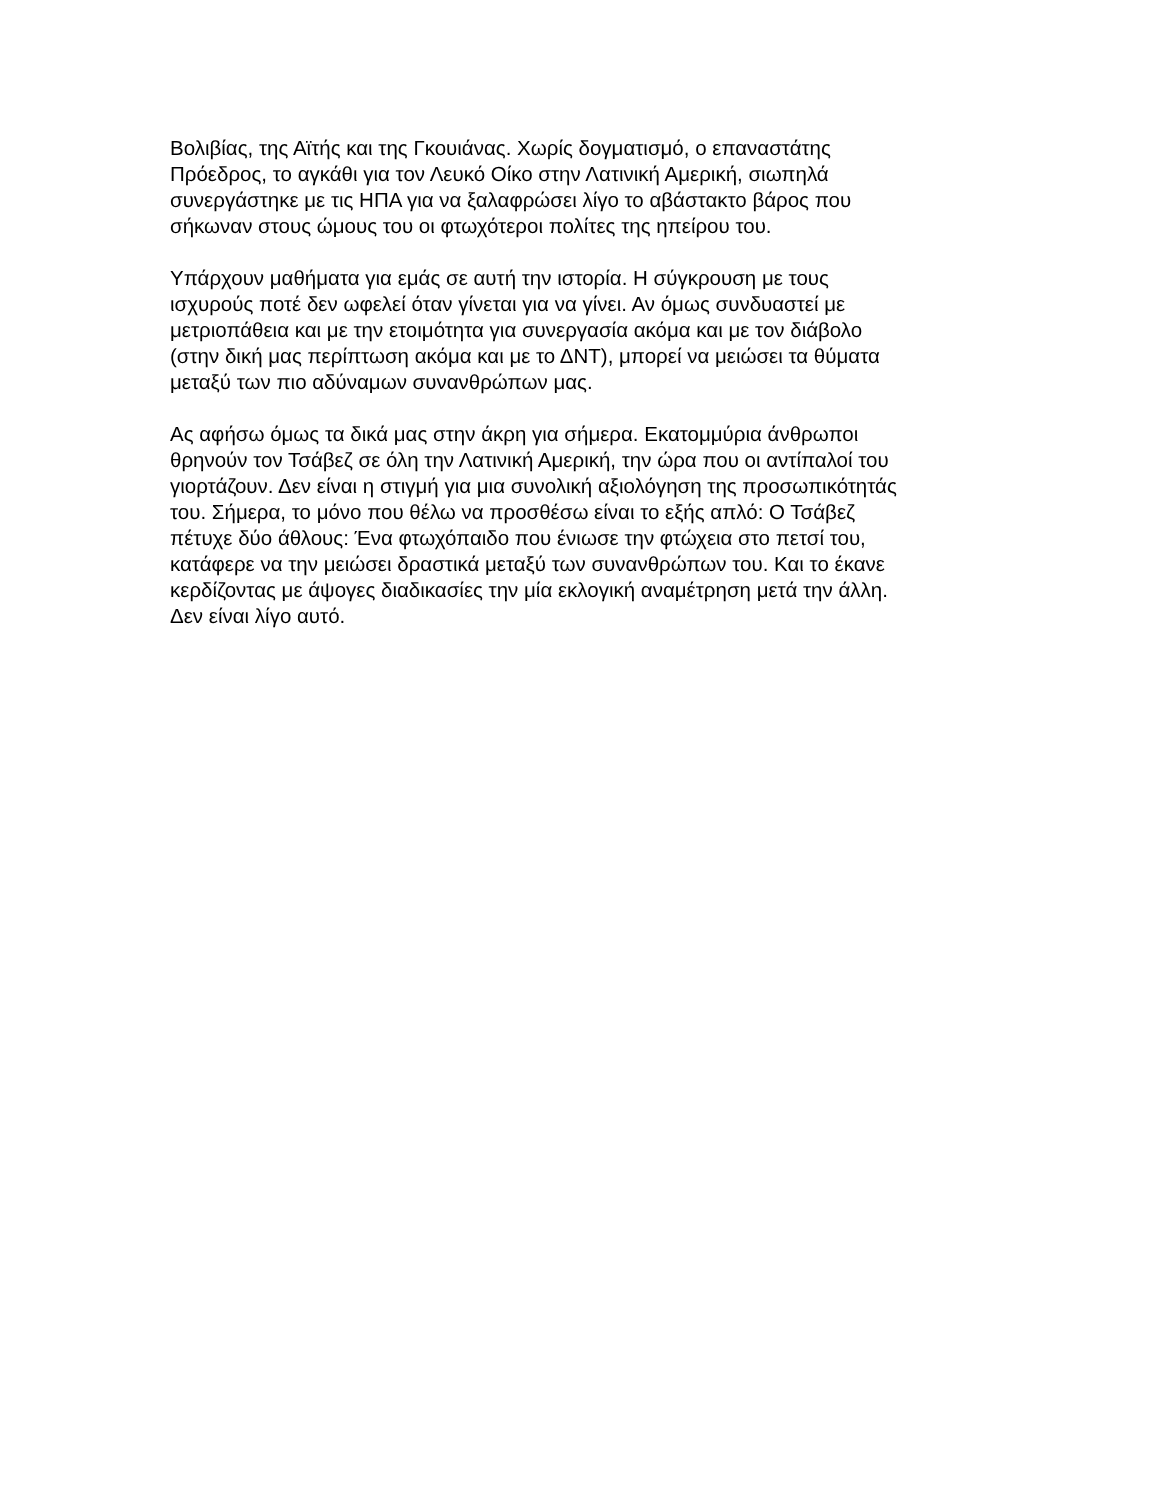Βολιβίας, της Αϊτής και της Γκουιάνας. Χωρίς δογματισμό, ο επαναστάτης
Πρόεδρος, το αγκάθι για τον Λευκό Οίκο στην Λατινική Αμερική, σιωπηλά
συνεργάστηκε με τις ΗΠΑ για να ξαλαφρώσει λίγο το αβάστακτο βάρος που
σήκωναν στους ώμους του οι φτωχότεροι πολίτες της ηπείρου του.
Υπάρχουν μαθήματα για εμάς σε αυτή την ιστορία. Η σύγκρουση με τους
ισχυρούς ποτέ δεν ωφελεί όταν γίνεται για να γίνει. Αν όμως συνδυαστεί με
μετριοπάθεια και με την ετοιμότητα για συνεργασία ακόμα και με τον διάβολο
(στην δική μας περίπτωση ακόμα και με το ΔΝΤ), μπορεί να μειώσει τα θύματα
μεταξύ των πιο αδύναμων συνανθρώπων μας.
Ας αφήσω όμως τα δικά μας στην άκρη για σήμερα. Εκατομμύρια άνθρωποι
θρηνούν τον Τσάβεζ σε όλη την Λατινική Αμερική, την ώρα που οι αντίπαλοί του
γιορτάζουν. Δεν είναι η στιγμή για μια συνολική αξιολόγηση της προσωπικότητάς
του. Σήμερα, το μόνο που θέλω να προσθέσω είναι το εξής απλό: Ο Τσάβεζ
πέτυχε δύο άθλους: Ένα φτωχόπαιδο που ένιωσε την φτώχεια στο πετσί του,
κατάφερε να την μειώσει δραστικά μεταξύ των συνανθρώπων του. Και το έκανε
κερδίζοντας με άψογες διαδικασίες την μία εκλογική αναμέτρηση μετά την άλλη.
Δεν είναι λίγο αυτό.